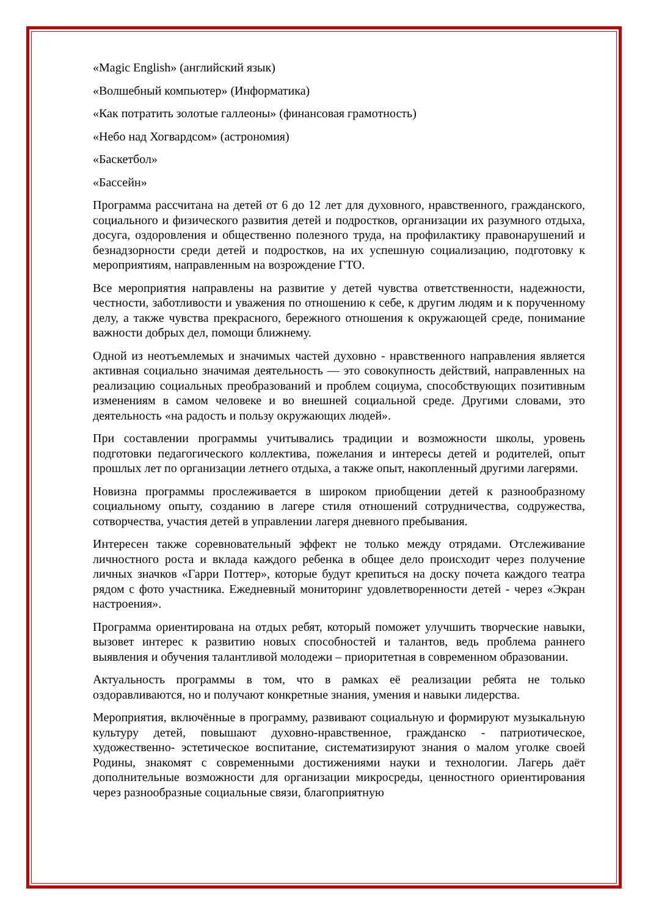«Magic English» (английский язык)
«Волшебный компьютер» (Информатика)
«Как потратить золотые галлеоны» (финансовая грамотность)
«Небо над Хогвардсом» (астрономия)
«Баскетбол»
«Бассейн»
Программа рассчитана на детей от 6 до 12 лет для духовного, нравственного, гражданского, социального и физического развития детей и подростков, организации их разумного отдыха, досуга, оздоровления и общественно полезного труда, на профилактику правонарушений и безнадзорности среди детей и подростков, на их успешную социализацию, подготовку к мероприятиям, направленным на возрождение ГТО.
Все мероприятия направлены на развитие у детей чувства ответственности, надежности, честности, заботливости и уважения по отношению к себе, к другим людям и к порученному делу, а также чувства прекрасного, бережного отношения к окружающей среде, понимание важности добрых дел, помощи ближнему.
Одной из неотъемлемых и значимых частей духовно - нравственного направления является активная социально значимая деятельность — это совокупность действий, направленных на реализацию социальных преобразований и проблем социума, способствующих позитивным изменениям в самом человеке и во внешней социальной среде. Другими словами, это деятельность «на радость и пользу окружающих людей».
При составлении программы учитывались традиции и возможности школы, уровень подготовки педагогического коллектива, пожелания и интересы детей и родителей, опыт прошлых лет по организации летнего отдыха, а также опыт, накопленный другими лагерями.
Новизна программы прослеживается в широком приобщении детей к разнообразному социальному опыту, созданию в лагере стиля отношений сотрудничества, содружества, сотворчества, участия детей в управлении лагеря дневного пребывания.
Интересен также соревновательный эффект не только между отрядами. Отслеживание личностного роста и вклада каждого ребенка в общее дело происходит через получение личных значков «Гарри Поттер», которые будут крепиться на доску почета каждого театра рядом с фото участника. Ежедневный мониторинг удовлетворенности детей - через «Экран настроения».
Программа ориентирована на отдых ребят, который поможет улучшить творческие навыки, вызовет интерес к развитию новых способностей и талантов, ведь проблема раннего выявления и обучения талантливой молодежи – приоритетная в современном образовании.
Актуальность программы в том, что в рамках её реализации ребята не только оздоравливаются, но и получают конкретные знания, умения и навыки лидерства.
Мероприятия, включённые в программу, развивают социальную и формируют музыкальную культуру детей, повышают духовно-нравственное, гражданско - патриотическое, художественно- эстетическое воспитание, систематизируют знания о малом уголке своей Родины, знакомят с современными достижениями науки и технологии. Лагерь даёт дополнительные возможности для организации микросреды, ценностного ориентирования через разнообразные социальные связи, благоприятную